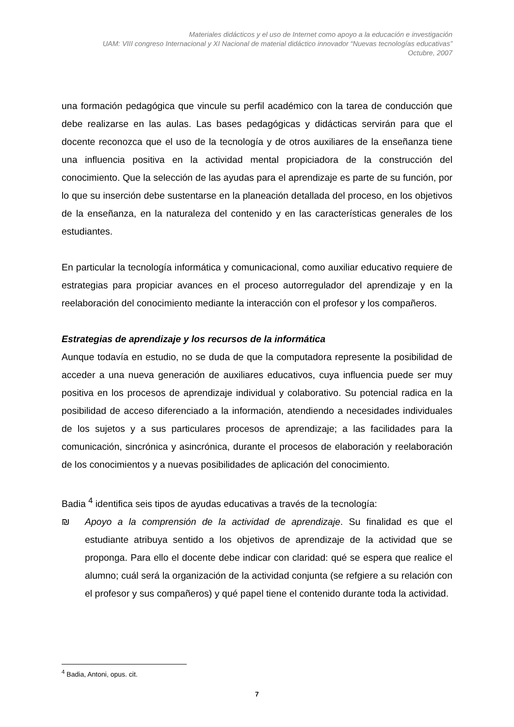Materiales didácticos y el uso de Internet como apoyo a la educación e investigación
UAM: VIII congreso Internacional y XI Nacional de material didáctico innovador “Nuevas tecnologías educativas”
Octubre, 2007
una formación pedagógica que vincule su perfil académico con la tarea de conducción que debe realizarse en las aulas. Las bases pedagógicas y didácticas servirán para que el docente reconozca que el uso de la tecnología y de otros auxiliares de la enseñanza tiene una influencia positiva en la actividad mental propiciadora de la construcción del conocimiento. Que la selección de las ayudas para el aprendizaje es parte de su función, por lo que su inserción debe sustentarse en la planeación detallada del proceso, en los objetivos de la enseñanza, en la naturaleza del contenido y en las características generales de los estudiantes.
En particular la tecnología informática y comunicacional, como auxiliar educativo requiere de estrategias para propiciar avances en el proceso autorregulador del aprendizaje y en la reelaboración del conocimiento mediante la interacción con el profesor y los compañeros.
Estrategias de aprendizaje y los recursos de la informática
Aunque todavía en estudio, no se duda de que la computadora represente la posibilidad de acceder a una nueva generación de auxiliares educativos, cuya influencia puede ser muy positiva en los procesos de aprendizaje individual y colaborativo. Su potencial radica en la posibilidad de acceso diferenciado a la información, atendiendo a necesidades individuales de los sujetos y a sus particulares procesos de aprendizaje; a las facilidades para la comunicación, sincrónica y asincrónica, durante el procesos de elaboración y reelaboración de los conocimientos y a nuevas posibilidades de aplicación del conocimiento.
Badia <sup>4</sup> identifica seis tipos de ayudas educativas a través de la tecnología:
₪ Apoyo a la comprensión de la actividad de aprendizaje. Su finalidad es que el estudiante atribuya sentido a los objetivos de aprendizaje de la actividad que se proponga. Para ello el docente debe indicar con claridad: qué se espera que realice el alumno; cuál será la organización de la actividad conjunta (se refgiere a su relación con el profesor y sus compañeros) y qué papel tiene el contenido durante toda la actividad.
<sup>4</sup> Badia, Antoni, opus. cit.
7